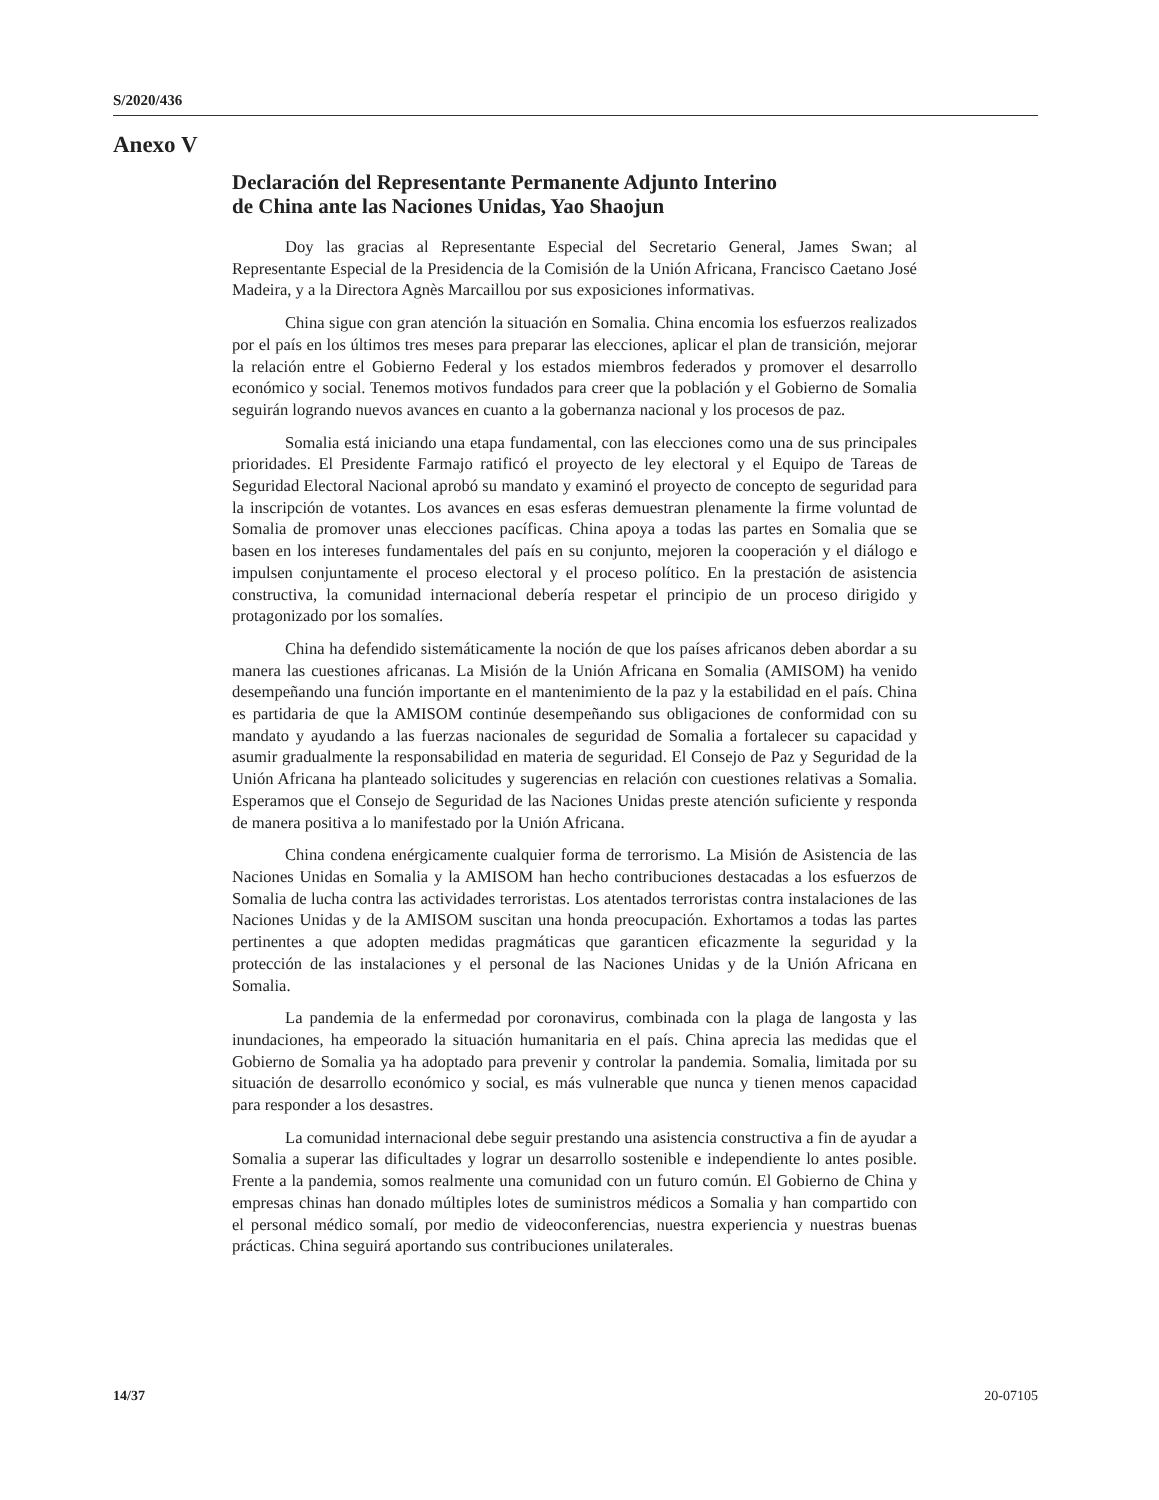S/2020/436
Anexo V
Declaración del Representante Permanente Adjunto Interino
de China ante las Naciones Unidas, Yao Shaojun
Doy las gracias al Representante Especial del Secretario General, James Swan; al Representante Especial de la Presidencia de la Comisión de la Unión Africana, Francisco Caetano José Madeira, y a la Directora Agnès Marcaillou por sus exposiciones informativas.
China sigue con gran atención la situación en Somalia. China encomia los esfuerzos realizados por el país en los últimos tres meses para preparar las elecciones, aplicar el plan de transición, mejorar la relación entre el Gobierno Federal y los estados miembros federados y promover el desarrollo económico y social. Tenemos motivos fundados para creer que la población y el Gobierno de Somalia seguirán logrando nuevos avances en cuanto a la gobernanza nacional y los procesos de paz.
Somalia está iniciando una etapa fundamental, con las elecciones como una de sus principales prioridades. El Presidente Farmajo ratificó el proyecto de ley electoral y el Equipo de Tareas de Seguridad Electoral Nacional aprobó su mandato y examinó el proyecto de concepto de seguridad para la inscripción de votantes. Los avances en esas esferas demuestran plenamente la firme voluntad de Somalia de promover unas elecciones pacíficas. China apoya a todas las partes en Somalia que se basen en los intereses fundamentales del país en su conjunto, mejoren la cooperación y el diálogo e impulsen conjuntamente el proceso electoral y el proceso político. En la prestación de asistencia constructiva, la comunidad internacional debería respetar el principio de un proceso dirigido y protagonizado por los somalíes.
China ha defendido sistemáticamente la noción de que los países africanos deben abordar a su manera las cuestiones africanas. La Misión de la Unión Africana en Somalia (AMISOM) ha venido desempeñando una función importante en el mantenimiento de la paz y la estabilidad en el país. China es partidaria de que la AMISOM continúe desempeñando sus obligaciones de conformidad con su mandato y ayudando a las fuerzas nacionales de seguridad de Somalia a fortalecer su capacidad y asumir gradualmente la responsabilidad en materia de seguridad. El Consejo de Paz y Seguridad de la Unión Africana ha planteado solicitudes y sugerencias en relación con cuestiones relativas a Somalia. Esperamos que el Consejo de Seguridad de las Naciones Unidas preste atención suficiente y responda de manera positiva a lo manifestado por la Unión Africana.
China condena enérgicamente cualquier forma de terrorismo. La Misión de Asistencia de las Naciones Unidas en Somalia y la AMISOM han hecho contribuciones destacadas a los esfuerzos de Somalia de lucha contra las actividades terroristas. Los atentados terroristas contra instalaciones de las Naciones Unidas y de la AMISOM suscitan una honda preocupación. Exhortamos a todas las partes pertinentes a que adopten medidas pragmáticas que garanticen eficazmente la seguridad y la protección de las instalaciones y el personal de las Naciones Unidas y de la Unión Africana en Somalia.
La pandemia de la enfermedad por coronavirus, combinada con la plaga de langosta y las inundaciones, ha empeorado la situación humanitaria en el país. China aprecia las medidas que el Gobierno de Somalia ya ha adoptado para prevenir y controlar la pandemia. Somalia, limitada por su situación de desarrollo económico y social, es más vulnerable que nunca y tienen menos capacidad para responder a los desastres.
La comunidad internacional debe seguir prestando una asistencia constructiva a fin de ayudar a Somalia a superar las dificultades y lograr un desarrollo sostenible e independiente lo antes posible. Frente a la pandemia, somos realmente una comunidad con un futuro común. El Gobierno de China y empresas chinas han donado múltiples lotes de suministros médicos a Somalia y han compartido con el personal médico somalí, por medio de videoconferencias, nuestra experiencia y nuestras buenas prácticas. China seguirá aportando sus contribuciones unilaterales.
14/37 20-07105